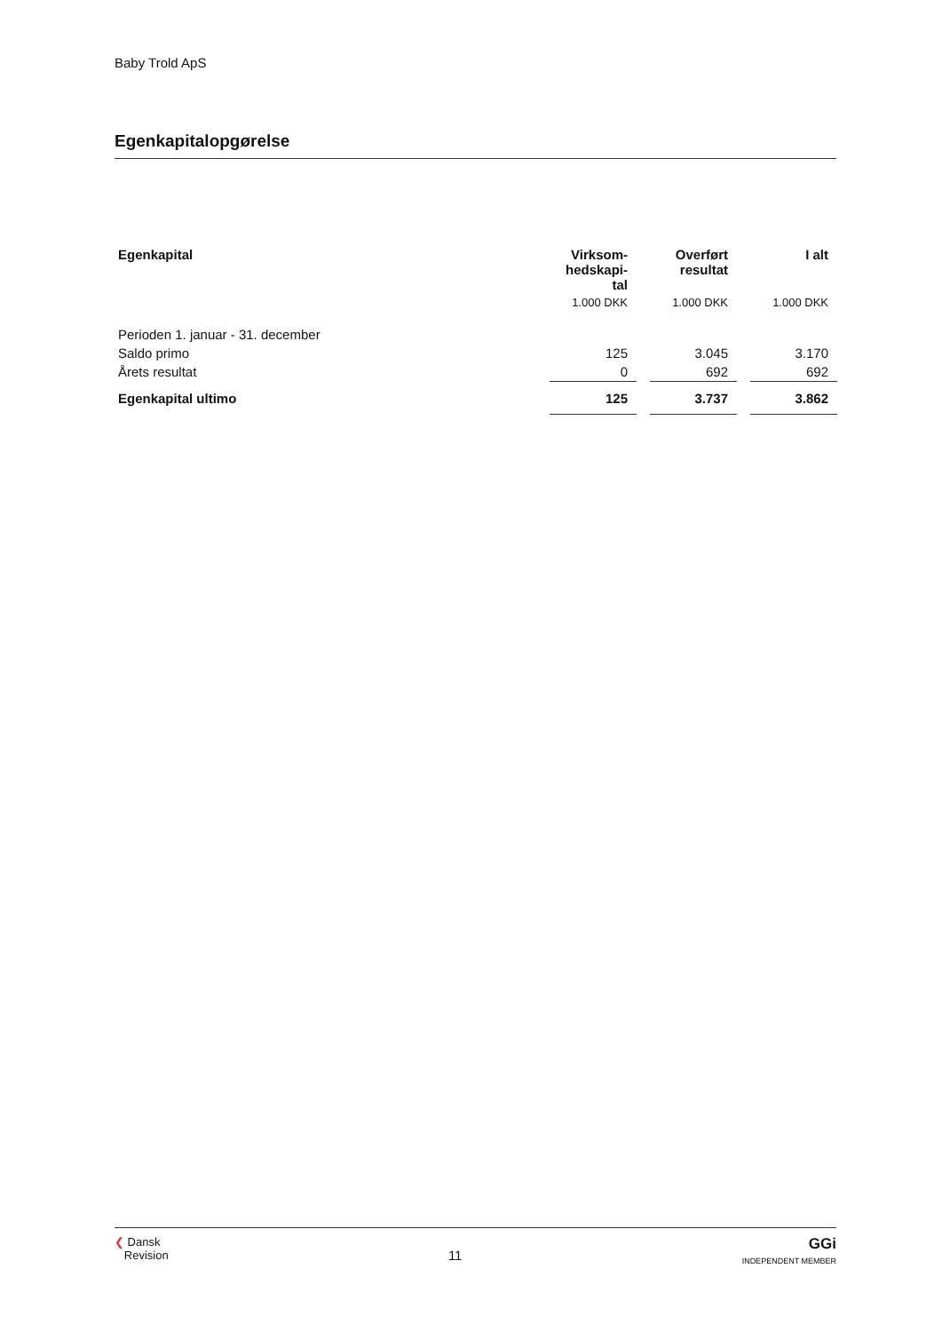Baby Trold ApS
Egenkapitalopgørelse
| Egenkapital | Virksom- hedskapi- tal | | Overført resultat | | I alt |
| | 1.000 DKK | | 1.000 DKK | | 1.000 DKK |
| Perioden 1. januar - 31. december | | | | | |
| Saldo primo | 125 | | 3.045 | | 3.170 |
| Årets resultat | 0 | | 692 | | 692 |
| Egenkapital ultimo | 125 | | 3.737 | | 3.862 |
❮ Dansk
Revision
11
GGi
INDEPENDENT MEMBER